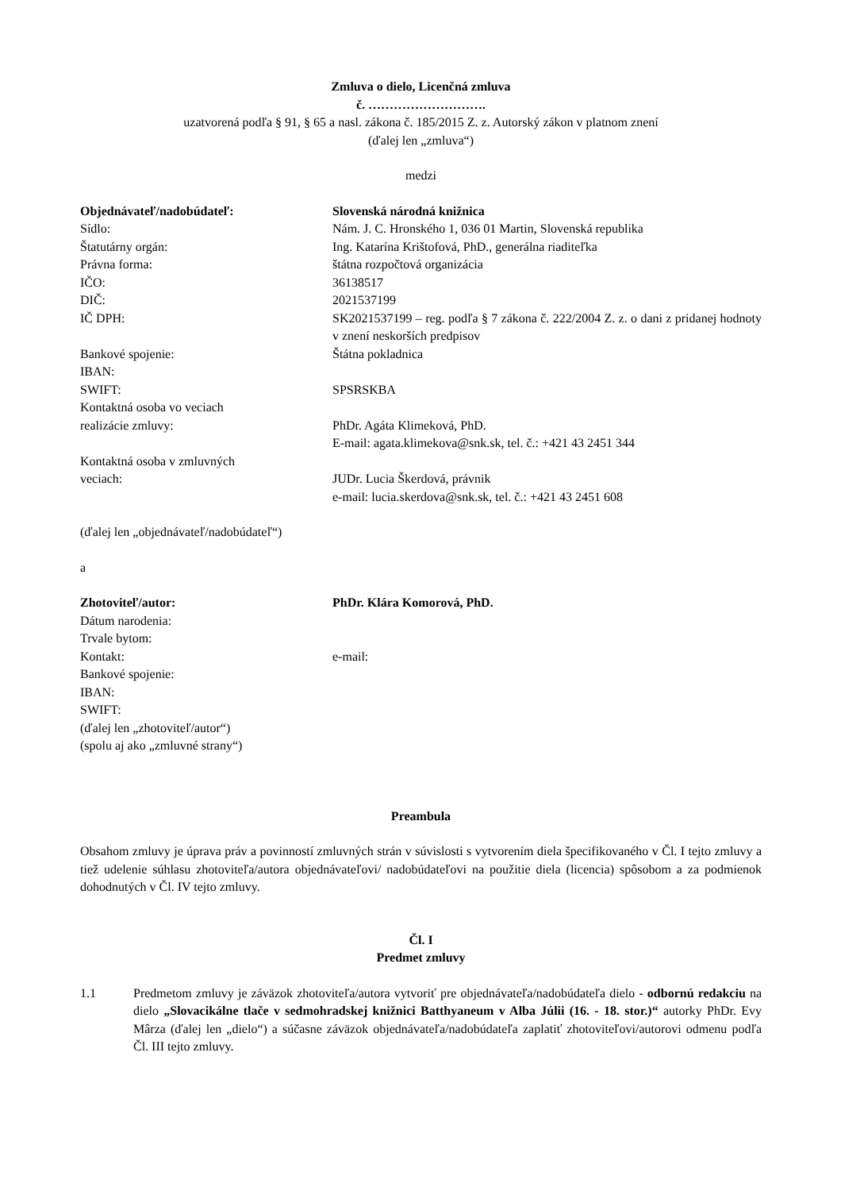Zmluva o dielo, Licenčná zmluva
č. ……………………….
uzatvorená podľa § 91, § 65 a nasl. zákona č. 185/2015 Z. z. Autorský zákon v platnom znení
(ďalej len „zmluva“)
medzi
| Objednávateľ/nadobúdateľ: | Slovenská národná knižnica |
| Sídlo: | Nám. J. C. Hronského 1, 036 01 Martin, Slovenská republika |
| Štatutárny orgán: | Ing. Katarína Krištofová, PhD., generálna riaditeľka |
| Právna forma: | štátna rozpočtová organizácia |
| IČO: | 36138517 |
| DIČ: | 2021537199 |
| IČ DPH: | SK2021537199 – reg. podľa § 7 zákona č. 222/2004 Z. z. o dani z pridanej hodnoty v znení neskorších predpisov |
| Bankové spojenie: | Štátna pokladnica |
| IBAN: | |
| SWIFT: | SPSRSKBA |
| Kontaktná osoba vo veciach realizácie zmluvy: | PhDr. Agáta Klimeková, PhD. E-mail: agata.klimekova@snk.sk, tel. č.: +421 43 2451 344 |
| Kontaktná osoba v zmluvných veciach: | JUDr. Lucia Škerdová, právnik e-mail: lucia.skerdova@snk.sk, tel. č.: +421 43 2451 608 |
(ďalej len „objednávateľ/nadobúdateľ“)
a
| Zhotoviteľ/autor: | PhDr. Klára Komorová, PhD. |
| Dátum narodenia: | |
| Trvale bytom: | |
| Kontakt: | e-mail: |
| Bankové spojenie: | |
| IBAN: | |
| SWIFT: | |
| (ďalej len „zhotoviteľ/autor“) (spolu aj ako „zmluvné strany“) | |
Preambula
Obsahom zmluvy je úprava práv a povinností zmluvných strán v súvislosti s vytvorením diela špecifikovaného v Čl. I tejto zmluvy a tiež udelenie súhlasu zhotoviteľa/autora objednávateľovi/ nadobúdateľovi na použitie diela (licencia) spôsobom a za podmienok dohodnutých v Čl. IV tejto zmluvy.
Čl. I
Predmet zmluvy
1.1 Predmetom zmluvy je záväzok zhotoviteľa/autora vytvoriť pre objednávateľa/nadobúdateľa dielo - odbornú redakciu na dielo „Slovacikálne tlače v sedmohradskej knižnici Batthyaneum v Alba Júlii (16. - 18. stor.)“ autorky PhDr. Evy Mârza (ďalej len „dielo“) a súčasne záväzok objednávateľa/nadobúdateľa zaplatiť zhotoviteľovi/autorovi odmenu podľa Čl. III tejto zmluvy.